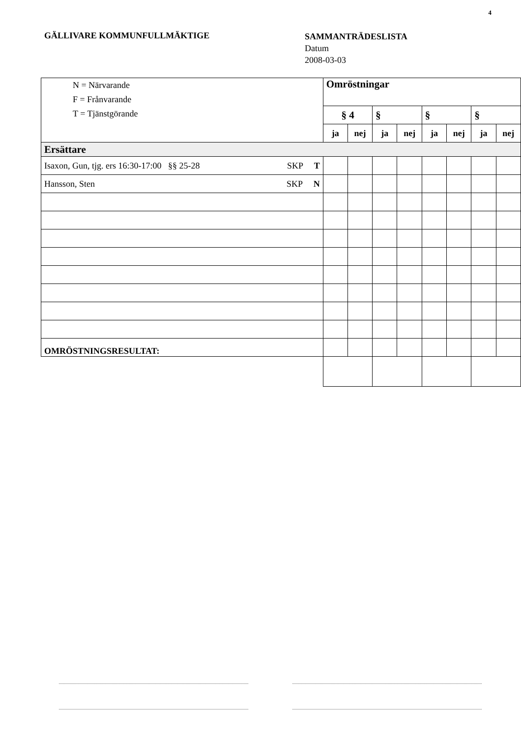4
GÄLLIVARE KOMMUNFULLMÄKTIGE
SAMMANTRÄDESLISTA
Datum
2008-03-03
| N = Närvarande F = Frånvarande T = Tjänstgörande | Omröstningar | | | | | | | |
| | § 4 | | § | | § | | § | |
| | ja | nej | ja | nej | ja | nej | ja | nej |
| Ersättare | | | | | | | | |
| Isaxon, Gun, tjg. ers 16:30-17:00 §§ 25-28 SKP T | | | | | | | | |
| Hansson, Sten SKP N | | | | | | | | |
| OMRÖSTNINGSRESULTAT: | | | | | | | | |